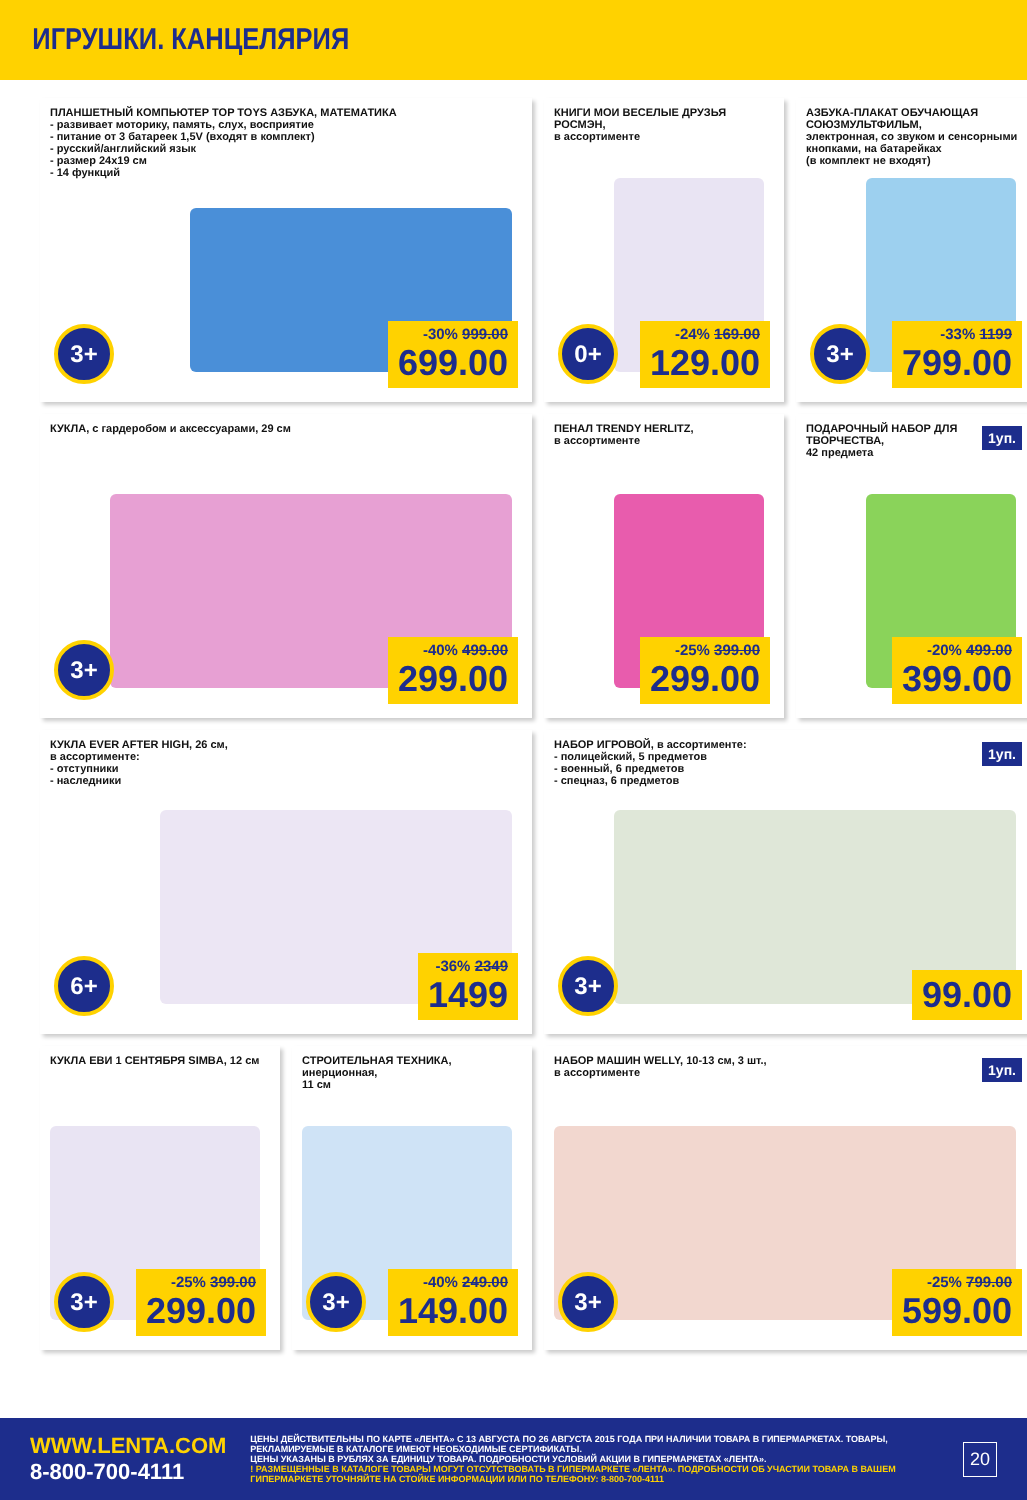ИГРУШКИ. КАНЦЕЛЯРИЯ
ПЛАНШЕТНЫЙ КОМПЬЮТЕР TOP TOYS АЗБУКА, МАТЕМАТИКА
- развивает моторику, память, слух, восприятие
- питание от 3 батареек 1,5V (входят в комплект)
- русский/английский язык
- размер 24x19 см
- 14 функций
3+
-30% 999.00
699.00
КНИГИ МОИ ВЕСЕЛЫЕ ДРУЗЬЯ РОСМЭН,
в ассортименте
0+
-24% 169.00
129.00
АЗБУКА-ПЛАКАТ ОБУЧАЮЩАЯ СОЮЗМУЛЬТФИЛЬМ,
электронная, со звуком и сенсорными кнопками, на батарейках
(в комплект не входят)
3+
-33% 1199
799.00
КУКЛА, с гардеробом и аксессуарами, 29 см
3+
-40% 499.00
299.00
ПЕНАЛ TRENDY HERLITZ,
в ассортименте
-25% 399.00
299.00
ПОДАРОЧНЫЙ НАБОР ДЛЯ ТВОРЧЕСТВА,
42 предмета
1уп.
-20% 499.00
399.00
КУКЛА EVER AFTER HIGH, 26 см,
в ассортименте:
- отступники
- наследники
6+
-36% 2349
1499
НАБОР ИГРОВОЙ, в ассортименте:
- полицейский, 5 предметов
- военный, 6 предметов
- спецназ, 6 предметов
1уп.
3+ 99.00
КУКЛА ЕВИ 1 СЕНТЯБРЯ SIMBA, 12 см
3+
-25% 399.00
299.00
СТРОИТЕЛЬНАЯ ТЕХНИКА, инерционная,
11 см
3+
-40% 249.00
149.00
НАБОР МАШИН WELLY, 10-13 см, 3 шт.,
в ассортименте
1уп.
3+
-25% 799.00
599.00
WWW.LENTA.COM
8-800-700-4111
ЦЕНЫ ДЕЙСТВИТЕЛЬНЫ ПО КАРТЕ «ЛЕНТА» С 13 АВГУСТА ПО 26 АВГУСТА 2015 ГОДА ПРИ НАЛИЧИИ ТОВАРА В ГИПЕРМАРКЕТАХ. ТОВАРЫ, РЕКЛАМИРУЕМЫЕ В КАТАЛОГЕ ИМЕЮТ НЕОБХОДИМЫЕ СЕРТИФИКАТЫ.
ЦЕНЫ УКАЗАНЫ В РУБЛЯХ ЗА ЕДИНИЦУ ТОВАРА. ПОДРОБНОСТИ УСЛОВИЙ АКЦИИ В ГИПЕРМАРКЕТАХ «ЛЕНТА».
! РАЗМЕЩЕННЫЕ В КАТАЛОГЕ ТОВАРЫ МОГУТ ОТСУТСТВОВАТЬ В ГИПЕРМАРКЕТЕ «ЛЕНТА». ПОДРОБНОСТИ ОБ УЧАСТИИ ТОВАРА В ВАШЕМ ГИПЕРМАРКЕТЕ УТОЧНЯЙТЕ НА СТОЙКЕ ИНФОРМАЦИИ ИЛИ ПО ТЕЛЕФОНУ: 8-800-700-4111
20